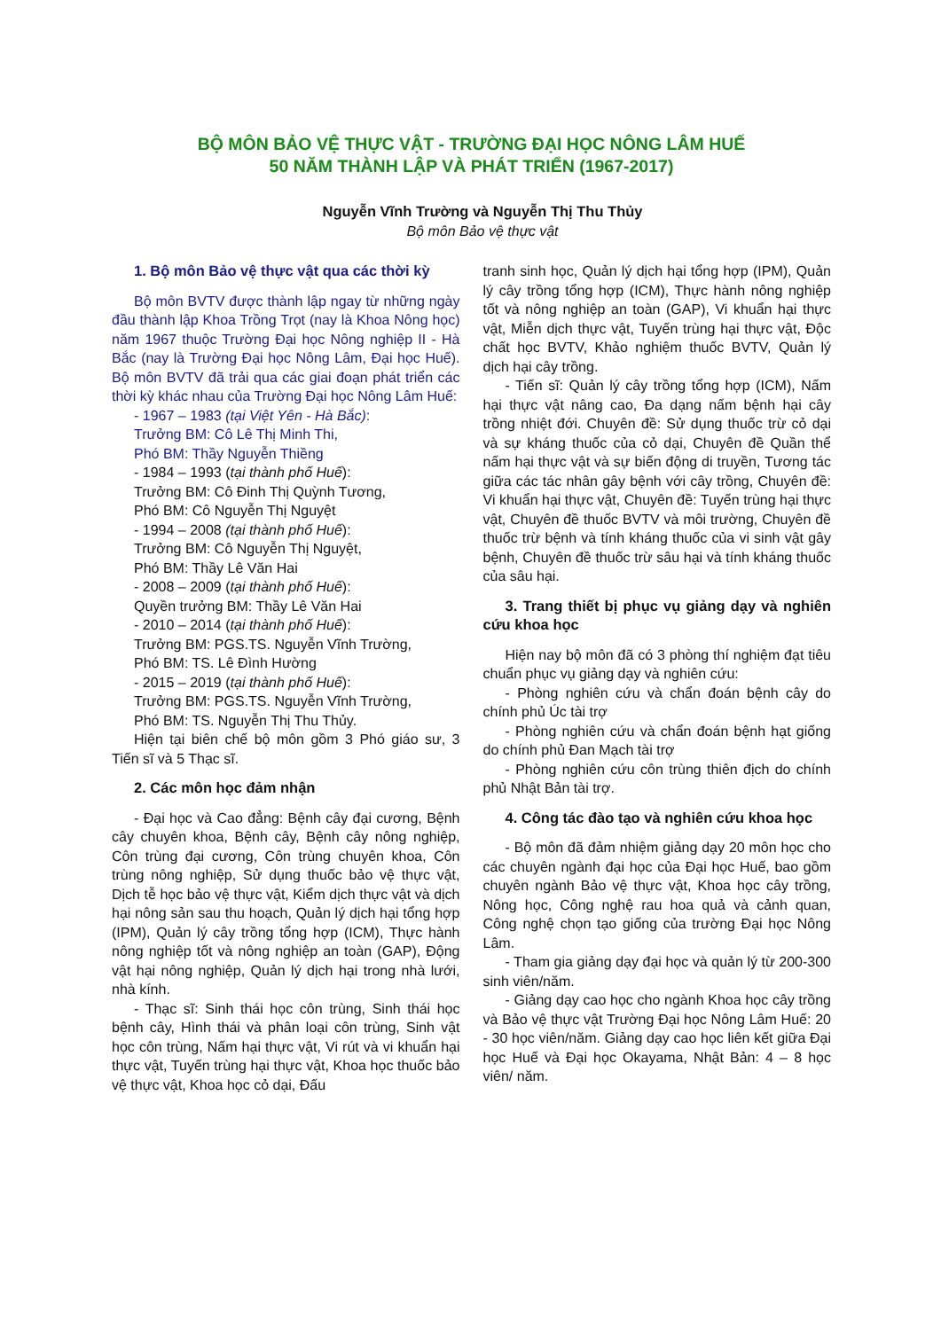BỘ MÔN BẢO VỆ THỰC VẬT - TRƯỜNG ĐẠI HỌC NÔNG LÂM HUẾ
50 NĂM THÀNH LẬP VÀ PHÁT TRIỂN (1967-2017)
Nguyễn Vĩnh Trường và Nguyễn Thị Thu Thủy
Bộ môn Bảo vệ thực vật
1. Bộ môn Bảo vệ thực vật qua các thời kỳ
Bộ môn BVTV được thành lập ngay từ những ngày đầu thành lập Khoa Trồng Trọt (nay là Khoa Nông học) năm 1967 thuộc Trường Đại học Nông nghiệp II - Hà Bắc (nay là Trường Đại học Nông Lâm, Đại học Huế). Bộ môn BVTV đã trải qua các giai đoạn phát triển các thời kỳ khác nhau của Trường Đại học Nông Lâm Huế:
- 1967 – 1983 (tại Việt Yên - Hà Bắc):
Trưởng BM: Cô Lê Thị Minh Thi,
Phó BM: Thầy Nguyễn Thiềng
- 1984 – 1993 (tại thành phố Huế):
Trưởng BM: Cô Đinh Thị Quỳnh Tương,
Phó BM: Cô Nguyễn Thị Nguyệt
- 1994 – 2008 (tại thành phố Huế):
Trưởng BM: Cô Nguyễn Thị Nguyệt,
Phó BM: Thầy Lê Văn Hai
- 2008 – 2009 (tại thành phố Huế):
Quyền trưởng BM: Thầy Lê Văn Hai
- 2010 – 2014 (tại thành phố Huế):
Trưởng BM: PGS.TS. Nguyễn Vĩnh Trường,
Phó BM: TS. Lê Đình Hường
- 2015 – 2019 (tại thành phố Huế):
Trưởng BM: PGS.TS. Nguyễn Vĩnh Trường,
Phó BM: TS. Nguyễn Thị Thu Thủy.
Hiện tại biên chế bộ môn gồm 3 Phó giáo sư, 3 Tiến sĩ và 5 Thạc sĩ.
2. Các môn học đảm nhận
- Đại học và Cao đẳng: Bệnh cây đại cương, Bệnh cây chuyên khoa, Bệnh cây, Bệnh cây nông nghiệp, Côn trùng đại cương, Côn trùng chuyên khoa, Côn trùng nông nghiệp, Sử dụng thuốc bảo vệ thực vật, Dịch tễ học bảo vệ thực vật, Kiểm dịch thực vật và dịch hại nông sản sau thu hoạch, Quản lý dịch hại tổng hợp (IPM), Quản lý cây trồng tổng hợp (ICM), Thực hành nông nghiệp tốt và nông nghiệp an toàn (GAP), Động vật hại nông nghiệp, Quản lý dịch hại trong nhà lưới, nhà kính.
- Thạc sĩ: Sinh thái học côn trùng, Sinh thái học bệnh cây, Hình thái và phân loại côn trùng, Sinh vật học côn trùng, Nấm hại thực vật, Vi rút và vi khuẩn hại thực vật, Tuyến trùng hại thực vật, Khoa học thuốc bảo vệ thực vật, Khoa học cỏ dại, Đấu
tranh sinh học, Quản lý dịch hại tổng hợp (IPM), Quản lý cây trồng tổng hợp (ICM), Thực hành nông nghiệp tốt và nông nghiệp an toàn (GAP), Vi khuẩn hại thực vật, Miễn dịch thực vật, Tuyến trùng hại thực vật, Độc chất học BVTV, Khảo nghiệm thuốc BVTV, Quản lý dịch hại cây trồng.
- Tiến sĩ: Quản lý cây trồng tổng hợp (ICM), Nấm hại thực vật nâng cao, Đa dạng nấm bệnh hại cây trồng nhiệt đới. Chuyên đề: Sử dụng thuốc trừ cỏ dại và sự kháng thuốc của cỏ dại, Chuyên đề Quần thể nấm hại thực vật và sự biến động di truyền, Tương tác giữa các tác nhân gây bệnh với cây trồng, Chuyên đề: Vi khuẩn hại thực vật, Chuyên đề: Tuyến trùng hại thực vật, Chuyên đề thuốc BVTV và môi trường, Chuyên đề thuốc trừ bệnh và tính kháng thuốc của vi sinh vật gây bệnh, Chuyên đề thuốc trừ sâu hại và tính kháng thuốc của sâu hại.
3. Trang thiết bị phục vụ giảng dạy và nghiên cứu khoa học
Hiện nay bộ môn đã có 3 phòng thí nghiệm đạt tiêu chuẩn phục vụ giảng dạy và nghiên cứu:
- Phòng nghiên cứu và chẩn đoán bệnh cây do chính phủ Úc tài trợ
- Phòng nghiên cứu và chẩn đoán bệnh hạt giống do chính phủ Đan Mạch tài trợ
- Phòng nghiên cứu côn trùng thiên địch do chính phủ Nhật Bản tài trợ.
4. Công tác đào tạo và nghiên cứu khoa học
- Bộ môn đã đảm nhiệm giảng dạy 20 môn học cho các chuyên ngành đại học của Đại học Huế, bao gồm chuyên ngành Bảo vệ thực vật, Khoa học cây trồng, Nông học, Công nghệ rau hoa quả và cảnh quan, Công nghệ chọn tạo giống của trường Đại học Nông Lâm.
- Tham gia giảng dạy đại học và quản lý từ 200-300 sinh viên/năm.
- Giảng dạy cao học cho ngành Khoa học cây trồng và Bảo vệ thực vật Trường Đại học Nông Lâm Huế: 20 - 30 học viên/năm. Giảng dạy cao học liên kết giữa Đại học Huế và Đại học Okayama, Nhật Bản: 4 – 8 học viên/ năm.